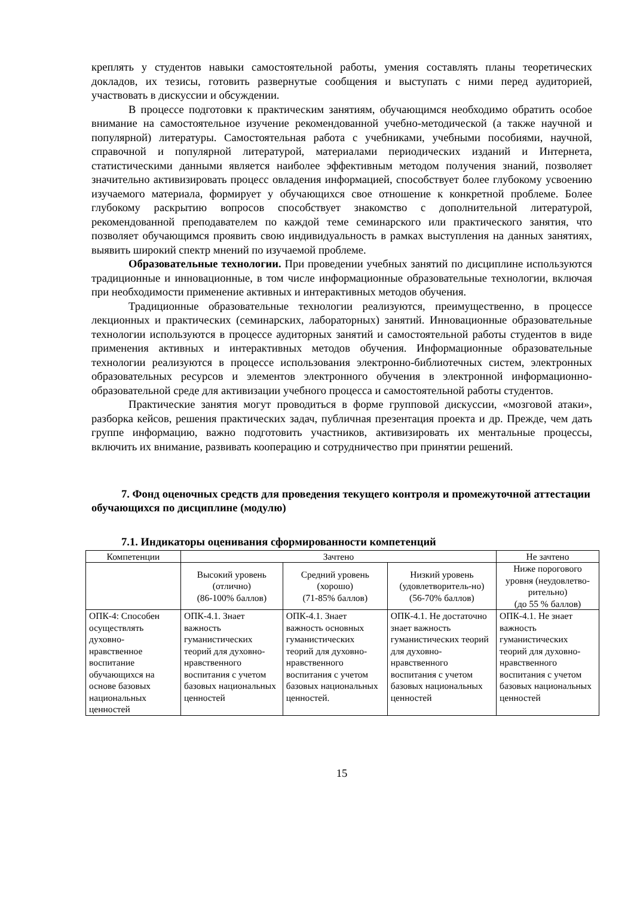креплять у студентов навыки самостоятельной работы, умения составлять планы теоретических докладов, их тезисы, готовить развернутые сообщения и выступать с ними перед аудиторией, участвовать в дискуссии и обсуждении.
В процессе подготовки к практическим занятиям, обучающимся необходимо обратить особое внимание на самостоятельное изучение рекомендованной учебно-методической (а также научной и популярной) литературы. Самостоятельная работа с учебниками, учебными пособиями, научной, справочной и популярной литературой, материалами периодических изданий и Интернета, статистическими данными является наиболее эффективным методом получения знаний, позволяет значительно активизировать процесс овладения информацией, способствует более глубокому усвоению изучаемого материала, формирует у обучающихся свое отношение к конкретной проблеме. Более глубокому раскрытию вопросов способствует знакомство с дополнительной литературой, рекомендованной преподавателем по каждой теме семинарского или практического занятия, что позволяет обучающимся проявить свою индивидуальность в рамках выступления на данных занятиях, выявить широкий спектр мнений по изучаемой проблеме.
Образовательные технологии. При проведении учебных занятий по дисциплине используются традиционные и инновационные, в том числе информационные образовательные технологии, включая при необходимости применение активных и интерактивных методов обучения.
Традиционные образовательные технологии реализуются, преимущественно, в процессе лекционных и практических (семинарских, лабораторных) занятий. Инновационные образовательные технологии используются в процессе аудиторных занятий и самостоятельной работы студентов в виде применения активных и интерактивных методов обучения. Информационные образовательные технологии реализуются в процессе использования электронно-библиотечных систем, электронных образовательных ресурсов и элементов электронного обучения в электронной информационно-образовательной среде для активизации учебного процесса и самостоятельной работы студентов.
Практические занятия могут проводиться в форме групповой дискуссии, «мозговой атаки», разборка кейсов, решения практических задач, публичная презентация проекта и др. Прежде, чем дать группе информацию, важно подготовить участников, активизировать их ментальные процессы, включить их внимание, развивать кооперацию и сотрудничество при принятии решений.
7. Фонд оценочных средств для проведения текущего контроля и промежуточной аттестации обучающихся по дисциплине (модулю)
7.1. Индикаторы оценивания сформированности компетенций
| Компетенции | Зачтено | | | Не зачтено |
| --- | --- | --- | --- | --- |
| | Высокий уровень (отлично) (86-100% баллов) | Средний уровень (хорошо) (71-85% баллов) | Низкий уровень (удовлетворитель-но) (56-70% баллов) | Ниже порогового уровня (неудовлетво-рительно) (до 55 % баллов) |
| ОПК-4: Способен осуществлять духовно-нравственное воспитание обучающихся на основе базовых национальных ценностей | ОПК-4.1. Знает важность гуманистических теорий для духовно-нравственного воспитания с учетом базовых национальных ценностей | ОПК-4.1. Знает важность основных гуманистических теорий для духовно-нравственного воспитания с учетом базовых национальных ценностей. | ОПК-4.1. Не достаточно знает важность гуманистических теорий для духовно-нравственного воспитания с учетом базовых национальных ценностей | ОПК-4.1. Не знает важность гуманистических теорий для духовно-нравственного воспитания с учетом базовых национальных ценностей |
15